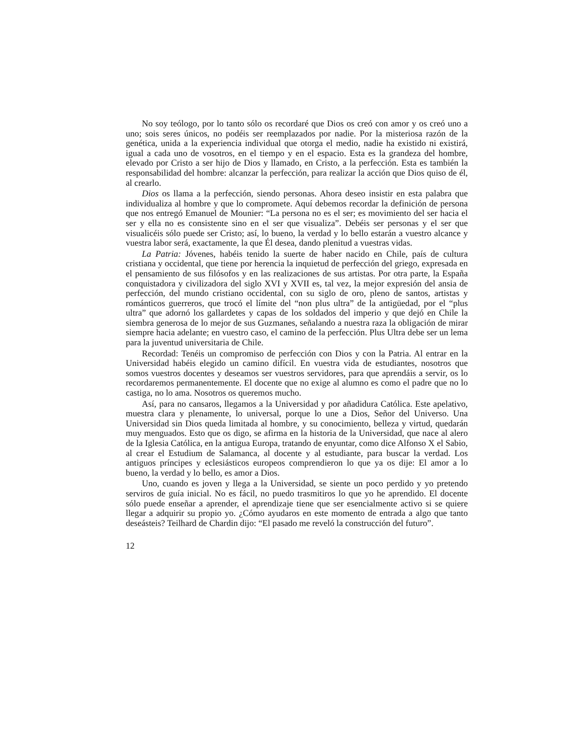No soy teólogo, por lo tanto sólo os recordaré que Dios os creó con amor y os creó uno a uno; sois seres únicos, no podéis ser reemplazados por nadie. Por la misteriosa razón de la genética, unida a la experiencia individual que otorga el medio, nadie ha existido ni existirá, igual a cada uno de vosotros, en el tiempo y en el espacio. Esta es la grandeza del hombre, elevado por Cristo a ser hijo de Dios y llamado, en Cristo, a la perfección. Esta es también la responsabilidad del hombre: alcanzar la perfección, para realizar la acción que Dios quiso de él, al crearlo.
Dios os llama a la perfección, siendo personas. Ahora deseo insistir en esta palabra que individualiza al hombre y que lo compromete. Aquí debemos recordar la definición de persona que nos entregó Emanuel de Mounier: “La persona no es el ser; es movimiento del ser hacia el ser y ella no es consistente sino en el ser que visualiza”. Debéis ser personas y el ser que visualicéis sólo puede ser Cristo; así, lo bueno, la verdad y lo bello estarán a vuestro alcance y vuestra labor será, exactamente, la que Él desea, dando plenitud a vuestras vidas.
La Patria: Jóvenes, habéis tenido la suerte de haber nacido en Chile, país de cultura cristiana y occidental, que tiene por herencia la inquietud de perfección del griego, expresada en el pensamiento de sus filósofos y en las realizaciones de sus artistas. Por otra parte, la España conquistadora y civilizadora del siglo XVI y XVII es, tal vez, la mejor expresión del ansia de perfección, del mundo cristiano occidental, con su siglo de oro, pleno de santos, artistas y románticos guerreros, que trocó el límite del “non plus ultra” de la antigüedad, por el “plus ultra” que adornó los gallardetes y capas de los soldados del imperio y que dejó en Chile la siembra generosa de lo mejor de sus Guzmanes, señalando a nuestra raza la obligación de mirar siempre hacia adelante; en vuestro caso, el camino de la perfección. Plus Ultra debe ser un lema para la juventud universitaria de Chile.
Recordad: Tenéis un compromiso de perfección con Dios y con la Patria. Al entrar en la Universidad habéis elegido un camino difícil. En vuestra vida de estudiantes, nosotros que somos vuestros docentes y deseamos ser vuestros servidores, para que aprendáis a servir, os lo recordaremos permanentemente. El docente que no exige al alumno es como el padre que no lo castiga, no lo ama. Nosotros os queremos mucho.
Así, para no cansaros, llegamos a la Universidad y por añadidura Católica. Este apelativo, muestra clara y plenamente, lo universal, porque lo une a Dios, Señor del Universo. Una Universidad sin Dios queda limitada al hombre, y su conocimiento, belleza y virtud, quedarán muy menguados. Esto que os digo, se afirma en la historia de la Universidad, que nace al alero de la Iglesia Católica, en la antigua Europa, tratando de enyuntar, como dice Alfonso X el Sabio, al crear el Estudium de Salamanca, al docente y al estudiante, para buscar la verdad. Los antiguos príncipes y eclesiásticos europeos comprendieron lo que ya os dije: El amor a lo bueno, la verdad y lo bello, es amor a Dios.
Uno, cuando es joven y llega a la Universidad, se siente un poco perdido y yo pretendo serviros de guía inicial. No es fácil, no puedo trasmitiros lo que yo he aprendido. El docente sólo puede enseñar a aprender, el aprendizaje tiene que ser esencialmente activo si se quiere llegar a adquirir su propio yo. ¿Cómo ayudaros en este momento de entrada a algo que tanto deseásteis? Teilhard de Chardin dijo: “El pasado me reveló la construcción del futuro”.
12